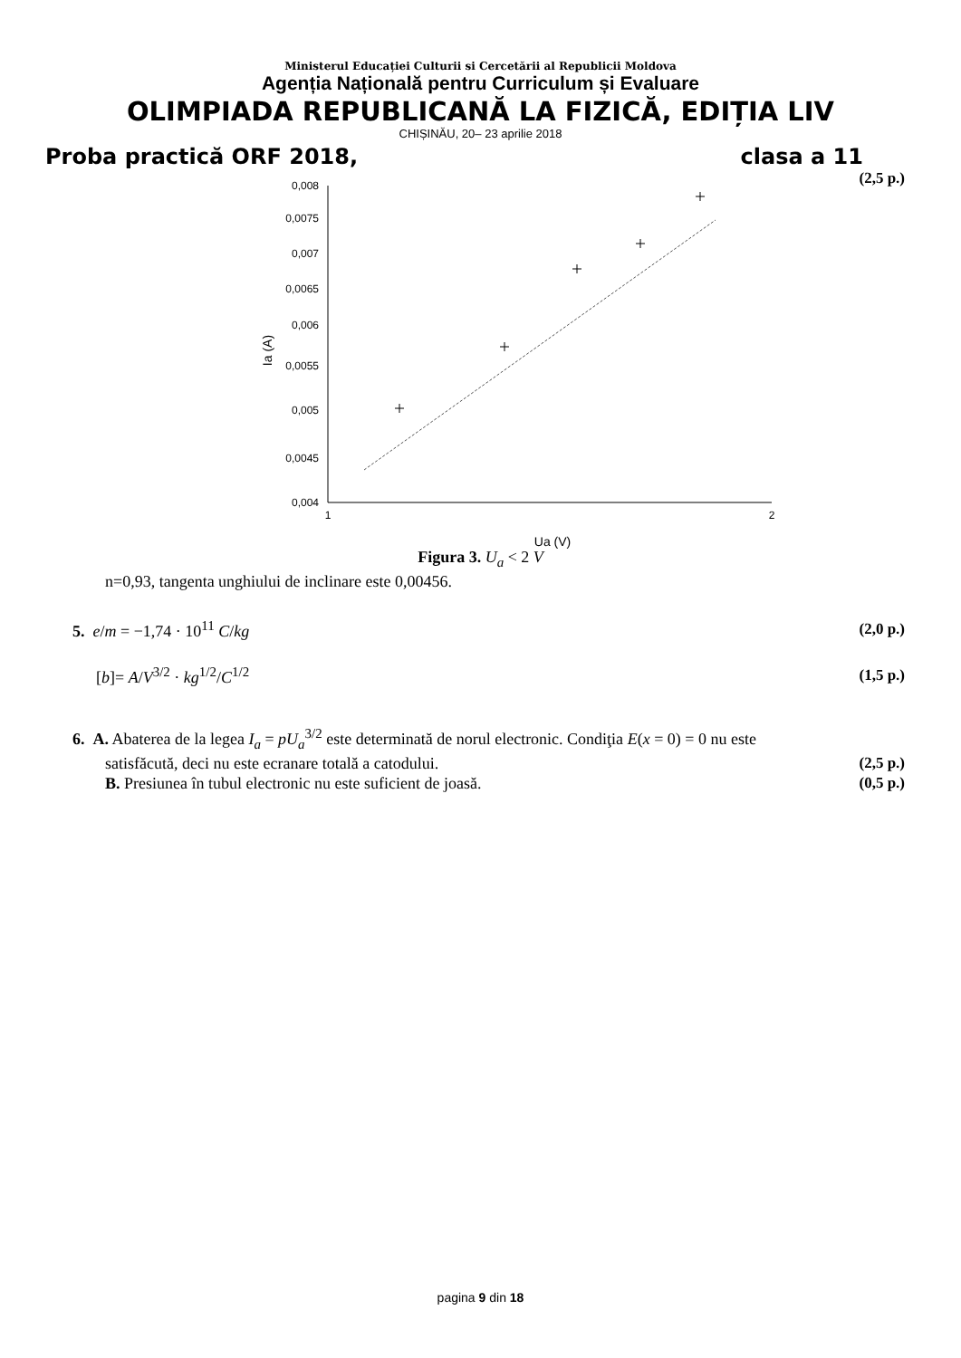Ministerul Educației Culturii si Cercetării al Republicii Moldova
Agenția Națională pentru Curriculum și Evaluare
OLIMPIADA REPUBLICANĂ LA FIZICĂ, EDIȚIA LIV
CHIȘINĂU, 20– 23 aprilie 2018
Proba practică ORF 2018, clasa a 11
(2,5 p.)
0,008
0,0075
0,007
0,0065
0,006
0,0055
0,005
0,0045
0,004
1
2
Ia (A)
Ua (V)
Figura 3. U<sub>a</sub> < 2 V
n=0,93, tangenta unghiului de inclinare este 0,00456.
5. e/m = −1,74 · 10<sup>11</sup> C/kg (2,0 p.)
[b]= A/V<sup>3/2</sup> · kg<sup>1/2</sup>/C<sup>1/2</sup> (1,5 p.)
6. A. Abaterea de la legea I<sub>a</sub> = pU<sub>a</sub><sup>3/2</sup> este determinată de norul electronic. Condiţia E(x = 0) = 0 nu este
satisfăcută, deci nu este ecranare totală a catodului. (2,5 p.)
B. Presiunea în tubul electronic nu este suficient de joasă. (0,5 p.)
pagina 9 din 18